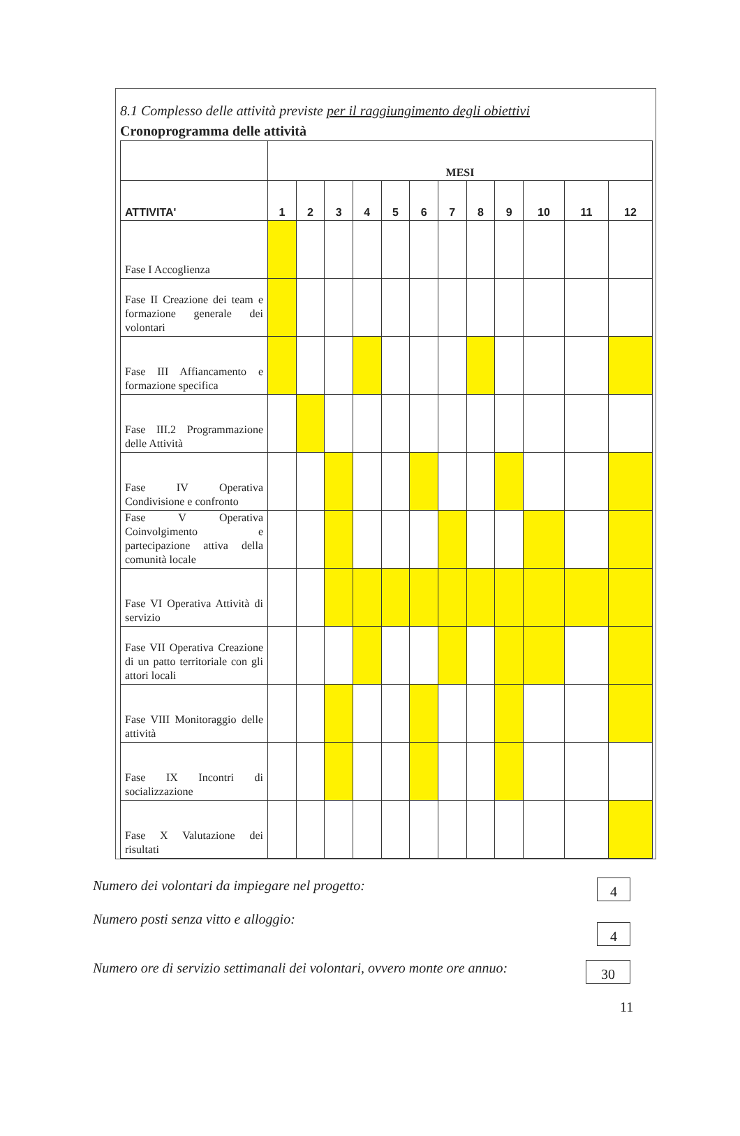8.1 Complesso delle attività previste per il raggiungimento degli obiettivi
Cronoprogramma delle attività
| | MESI | | | | | | | | | | | |
| ATTIVITA' | 1 | 2 | 3 | 4 | 5 | 6 | 7 | 8 | 9 | 10 | 11 | 12 |
| Fase I Accoglienza | | | | | | | | | | | | |
| Fase II Creazione dei team e formazione generale dei volontari | | | | | | | | | | | | |
| Fase III Affiancamento e formazione specifica | | | | | | | | | | | | |
| Fase III.2 Programmazione delle Attività | | | | | | | | | | | | |
| Fase IV Operativa Condivisione e confronto | | | | | | | | | | | | |
| Fase V Operativa Coinvolgimento e partecipazione attiva della comunità locale | | | | | | | | | | | | |
| Fase VI Operativa Attività di servizio | | | | | | | | | | | | |
| Fase VII Operativa Creazione di un patto territoriale con gli attori locali | | | | | | | | | | | | |
| Fase VIII Monitoraggio delle attività | | | | | | | | | | | | |
| Fase IX Incontri di socializzazione | | | | | | | | | | | | |
| Fase X Valutazione dei risultati | | | | | | | | | | | | |
Numero dei volontari da impiegare nel progetto: 4
Numero posti senza vitto e alloggio: 4
Numero ore di servizio settimanali dei volontari, ovvero monte ore annuo: 30
11